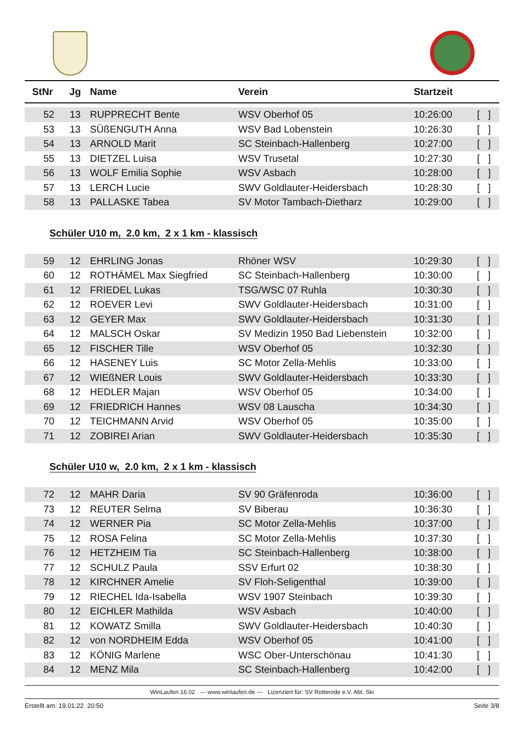| StNr | Jg | Name | Verein | Startzeit | |
| --- | --- | --- | --- | --- | --- |
| 52 | 13 | RUPPRECHT Bente | WSV Oberhof 05 | 10:26:00 | [ ] |
| 53 | 13 | SÜßENGUTH Anna | WSV Bad Lobenstein | 10:26:30 | [ ] |
| 54 | 13 | ARNOLD Marit | SC Steinbach-Hallenberg | 10:27:00 | [ ] |
| 55 | 13 | DIETZEL Luisa | WSV Trusetal | 10:27:30 | [ ] |
| 56 | 13 | WOLF Emilia Sophie | WSV Asbach | 10:28:00 | [ ] |
| 57 | 13 | LERCH Lucie | SWV Goldlauter-Heidersbach | 10:28:30 | [ ] |
| 58 | 13 | PALLASKE Tabea | SV Motor Tambach-Dietharz | 10:29:00 | [ ] |
Schüler U10 m, 2.0 km, 2 x 1 km - klassisch
| 59 | 12 | EHRLING Jonas | Rhöner WSV | 10:29:30 | [ ] |
| 60 | 12 | ROTHÄMEL Max Siegfried | SC Steinbach-Hallenberg | 10:30:00 | [ ] |
| 61 | 12 | FRIEDEL Lukas | TSG/WSC 07 Ruhla | 10:30:30 | [ ] |
| 62 | 12 | ROEVER Levi | SWV Goldlauter-Heidersbach | 10:31:00 | [ ] |
| 63 | 12 | GEYER Max | SWV Goldlauter-Heidersbach | 10:31:30 | [ ] |
| 64 | 12 | MALSCH Oskar | SV Medizin 1950 Bad Liebenstein | 10:32:00 | [ ] |
| 65 | 12 | FISCHER Tille | WSV Oberhof 05 | 10:32:30 | [ ] |
| 66 | 12 | HASENEY Luis | SC Motor Zella-Mehlis | 10:33:00 | [ ] |
| 67 | 12 | WIEßNER Louis | SWV Goldlauter-Heidersbach | 10:33:30 | [ ] |
| 68 | 12 | HEDLER Majan | WSV Oberhof 05 | 10:34:00 | [ ] |
| 69 | 12 | FRIEDRICH Hannes | WSV 08 Lauscha | 10:34:30 | [ ] |
| 70 | 12 | TEICHMANN Arvid | WSV Oberhof 05 | 10:35:00 | [ ] |
| 71 | 12 | ZOBIREI Arian | SWV Goldlauter-Heidersbach | 10:35:30 | [ ] |
Schüler U10 w, 2.0 km, 2 x 1 km - klassisch
| 72 | 12 | MAHR Daria | SV 90 Gräfenroda | 10:36:00 | [ ] |
| 73 | 12 | REUTER Selma | SV Biberau | 10:36:30 | [ ] |
| 74 | 12 | WERNER Pia | SC Motor Zella-Mehlis | 10:37:00 | [ ] |
| 75 | 12 | ROSA Felina | SC Motor Zella-Mehlis | 10:37:30 | [ ] |
| 76 | 12 | HETZHEIM Tia | SC Steinbach-Hallenberg | 10:38:00 | [ ] |
| 77 | 12 | SCHULZ Paula | SSV Erfurt 02 | 10:38:30 | [ ] |
| 78 | 12 | KIRCHNER Amelie | SV Floh-Seligenthal | 10:39:00 | [ ] |
| 79 | 12 | RIECHEL Ida-Isabella | WSV 1907 Steinbach | 10:39:30 | [ ] |
| 80 | 12 | EICHLER Mathilda | WSV Asbach | 10:40:00 | [ ] |
| 81 | 12 | KOWATZ Smilla | SWV Goldlauter-Heidersbach | 10:40:30 | [ ] |
| 82 | 12 | von NORDHEIM Edda | WSV Oberhof 05 | 10:41:00 | [ ] |
| 83 | 12 | KÖNIG Marlene | WSC Ober-Unterschönau | 10:41:30 | [ ] |
| 84 | 12 | MENZ Mila | SC Steinbach-Hallenberg | 10:42:00 | [ ] |
WinLaufen 16.02 --- www.winlaufen.de --- Lizenziert für: SV Rotterode e.V. Abt. Ski
Erstellt am: 19.01.22 20:50 Seite 3/8